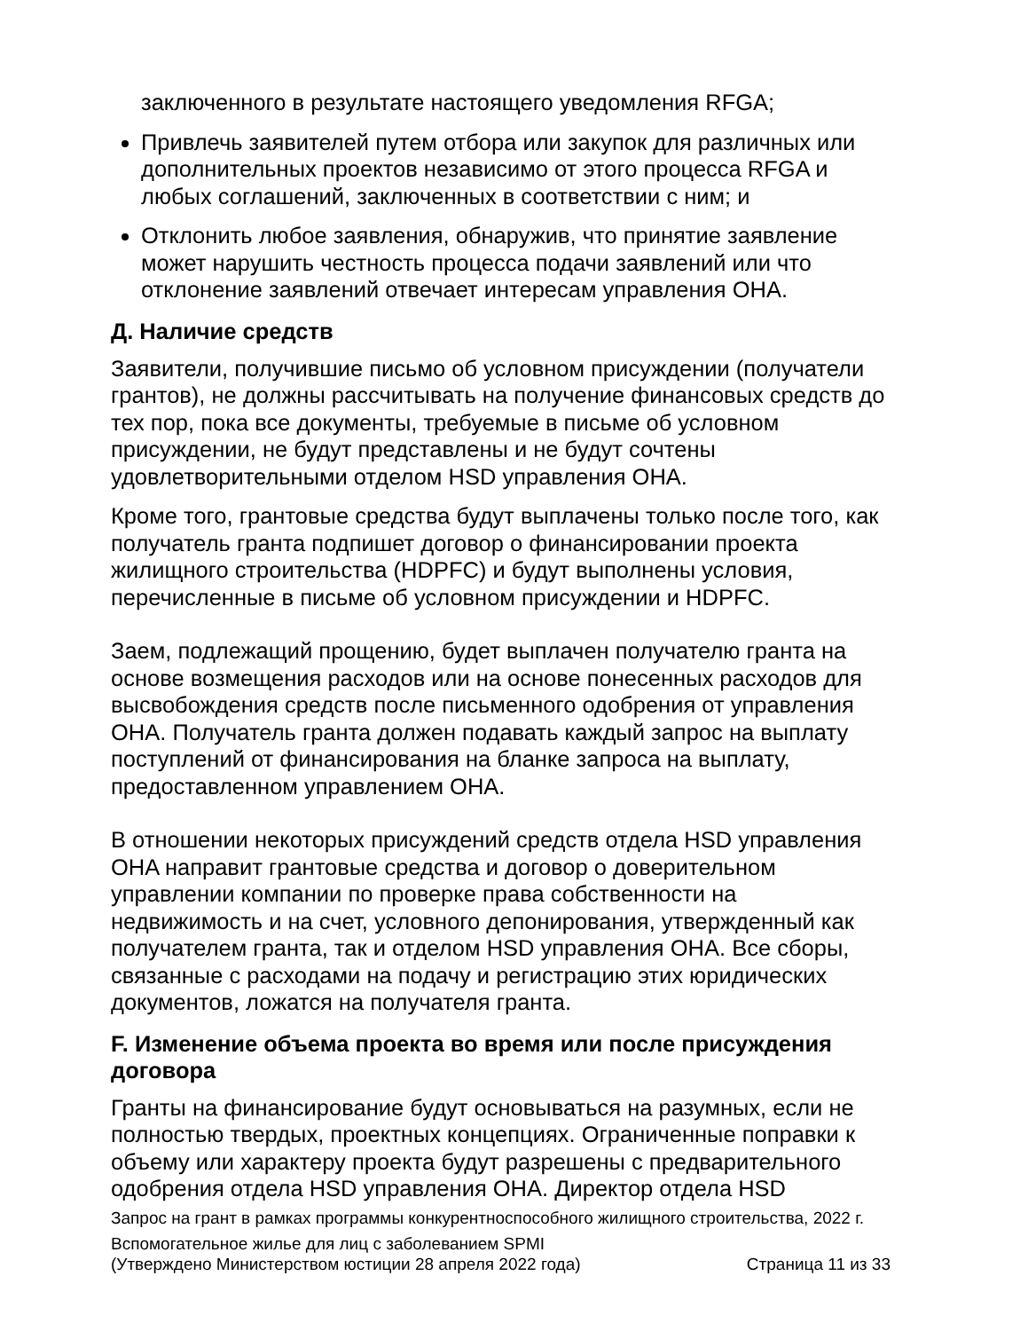заключенного в результате настоящего уведомления RFGA;
Привлечь заявителей путем отбора или закупок для различных или дополнительных проектов независимо от этого процесса RFGA и любых соглашений, заключенных в соответствии с ним; и
Отклонить любое заявления, обнаружив, что принятие заявление может нарушить честность процесса подачи заявлений или что отклонение заявлений отвечает интересам управления OHA.
Д. Наличие средств
Заявители, получившие письмо об условном присуждении (получатели грантов), не должны рассчитывать на получение финансовых средств до тех пор, пока все документы, требуемые в письме об условном присуждении, не будут представлены и не будут сочтены удовлетворительными отделом HSD управления OHA.
Кроме того, грантовые средства будут выплачены только после того, как получатель гранта подпишет договор о финансировании проекта жилищного строительства (HDPFC) и будут выполнены условия, перечисленные в письме об условном присуждении и HDPFC.
Заем, подлежащий прощению, будет выплачен получателю гранта на основе возмещения расходов или на основе понесенных расходов для высвобождения средств после письменного одобрения от управления OHA. Получатель гранта должен подавать каждый запрос на выплату поступлений от финансирования на бланке запроса на выплату, предоставленном управлением OHA.
В отношении некоторых присуждений средств отдела HSD управления OHA направит грантовые средства и договор о доверительном управлении компании по проверке права собственности на недвижимость и на счет, условного депонирования, утвержденный как получателем гранта, так и отделом HSD управления OHA. Все сборы, связанные с расходами на подачу и регистрацию этих юридических документов, ложатся на получателя гранта.
F. Изменение объема проекта во время или после присуждения договора
Гранты на финансирование будут основываться на разумных, если не полностью твердых, проектных концепциях. Ограниченные поправки к объему или характеру проекта будут разрешены с предварительного одобрения отдела HSD управления OHA. Директор отдела HSD
Запрос на грант в рамках программы конкурентноспособного жилищного строительства, 2022 г.
Вспомогательное жилье для лиц с заболеванием SPMI
(Утверждено Министерством юстиции 28 апреля 2022 года) Страница 11 из 33